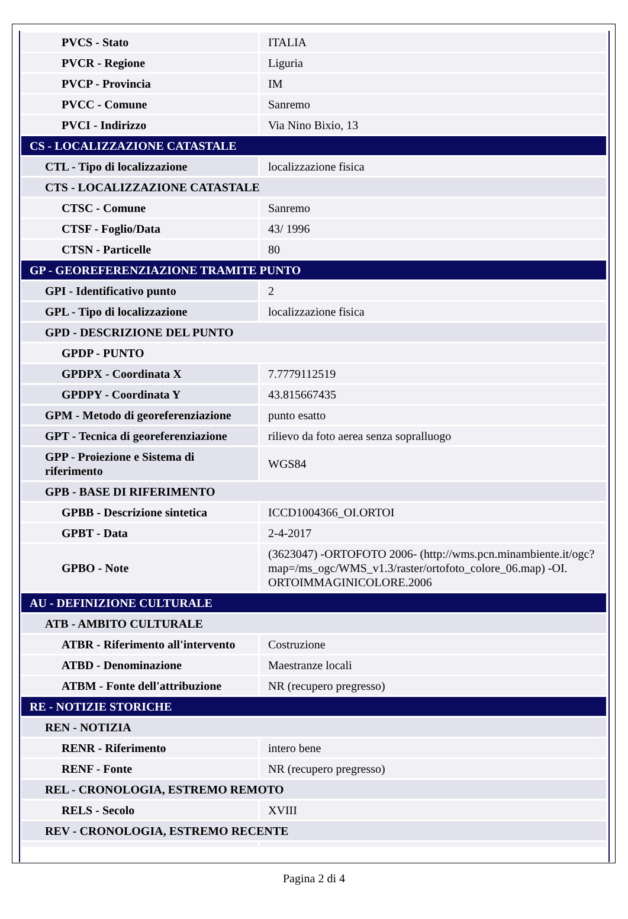| PVCS - Stato | ITALIA |
| PVCR - Regione | Liguria |
| PVCP - Provincia | IM |
| PVCC - Comune | Sanremo |
| PVCI - Indirizzo | Via Nino Bixio, 13 |
| CS - LOCALIZZAZIONE CATASTALE | |
| CTL - Tipo di localizzazione | localizzazione fisica |
| CTS - LOCALIZZAZIONE CATASTALE | |
| CTSC - Comune | Sanremo |
| CTSF - Foglio/Data | 43/ 1996 |
| CTSN - Particelle | 80 |
| GP - GEOREFERENZIAZIONE TRAMITE PUNTO | |
| GPI - Identificativo punto | 2 |
| GPL - Tipo di localizzazione | localizzazione fisica |
| GPD - DESCRIZIONE DEL PUNTO | |
| GPDP - PUNTO | |
| GPDPX - Coordinata X | 7.7779112519 |
| GPDPY - Coordinata Y | 43.815667435 |
| GPM - Metodo di georeferenziazione | punto esatto |
| GPT - Tecnica di georeferenziazione | rilievo da foto aerea senza sopralluogo |
| GPP - Proiezione e Sistema di riferimento | WGS84 |
| GPB - BASE DI RIFERIMENTO | |
| GPBB - Descrizione sintetica | ICCD1004366_OI.ORTOI |
| GPBT - Data | 2-4-2017 |
| GPBO - Note | (3623047) -ORTOFOTO 2006- (http://wms.pcn.minambiente.it/ogc?map=/ms_ogc/WMS_v1.3/raster/ortofoto_colore_06.map) -OI. ORTOIMMAGINICOLORE.2006 |
| AU - DEFINIZIONE CULTURALE | |
| ATB - AMBITO CULTURALE | |
| ATBR - Riferimento all'intervento | Costruzione |
| ATBD - Denominazione | Maestranze locali |
| ATBM - Fonte dell'attribuzione | NR (recupero pregresso) |
| RE - NOTIZIE STORICHE | |
| REN - NOTIZIA | |
| RENR - Riferimento | intero bene |
| RENF - Fonte | NR (recupero pregresso) |
| REL - CRONOLOGIA, ESTREMO REMOTO | |
| RELS - Secolo | XVIII |
| REV - CRONOLOGIA, ESTREMO RECENTE | |
Pagina 2 di 4